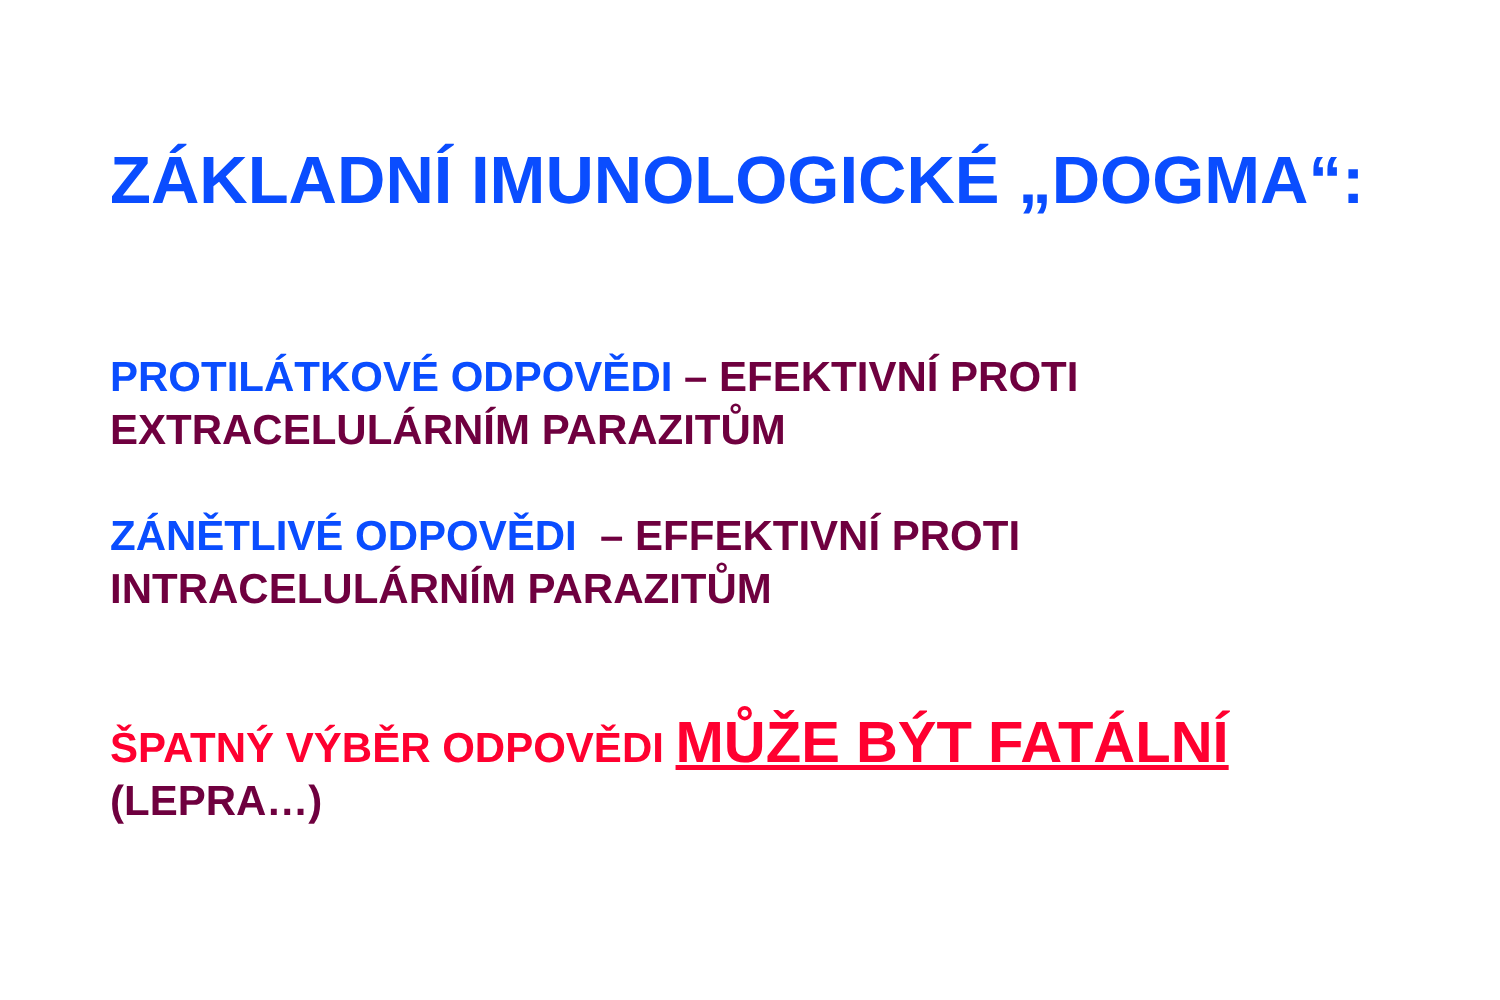ZÁKLADNÍ IMUNOLOGICKÉ „DOGMA“:
PROTILÁTKOVÉ ODPOVĚDI – EFEKTIVNÍ PROTI
EXTRACELULÁRNÍM PARAZITŮM
ZÁNĚTLIVÉ ODPOVĚDI – EFFEKTIVNÍ PROTI
INTRACELULÁRNÍM PARAZITŮM
ŠPATNÝ VÝBĚR ODPOVĚDI MŮŽE BÝT FATÁLNÍ
(LEPRA…)